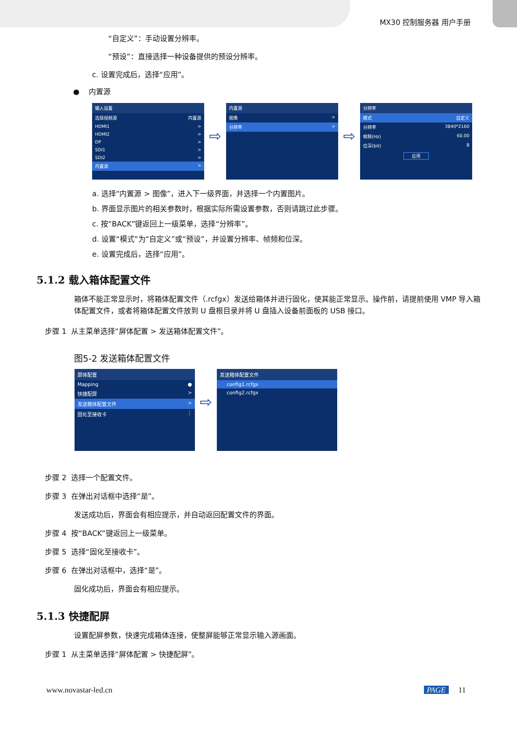MX30 控制服务器 用户手册
“自定义”：手动设置分辨率。
“预设”：直接选择一种设备提供的预设分辨率。
c. 设置完成后，选择“应用”。
● 内置源
输入设置
选择视频源 内置源
HDMI1 >
HDMI2 >
DP >
SDI1 >
SDI2 >
内置源 >
⇨
内置源
图像 >
分辨率 >
⇨
分辨率
模式 自定义
分辨率 3840*2160
帧频(Hz) 60.00
位深(bit) 8
应用
a. 选择“内置源 > 图像”，进入下一级界面，并选择一个内置图片。
b. 界面显示图片的相关参数时，根据实际所需设置参数，否则请跳过此步骤。
c. 按“BACK”键返回上一级菜单，选择“分辨率”。
d. 设置“模式”为“自定义”或“预设”，并设置分辨率、帧频和位深。
e. 设置完成后，选择“应用”。
5.1.2 载入箱体配置文件
箱体不能正常显示时，将箱体配置文件（.rcfgx）发送给箱体并进行固化，使其能正常显示。操作前，请提前使用 VMP 导入箱体配置文件，或者将箱体配置文件放到 U 盘根目录并将 U 盘插入设备前面板的 USB 接口。
步骤 1 从主菜单选择“屏体配置 > 发送箱体配置文件”。
图5-2 发送箱体配置文件
屏体配置
Mapping ●
快捷配屏 >
发送箱体配置文件 >
固化至接收卡 ⋮
⇨
发送箱体配置文件
config1.rcfgx
config2.rcfgx
步骤 2 选择一个配置文件。
步骤 3 在弹出对话框中选择“是”。
发送成功后，界面会有相应提示，并自动返回配置文件的界面。
步骤 4 按“BACK”键返回上一级菜单。
步骤 5 选择“固化至接收卡”。
步骤 6 在弹出对话框中，选择“是”。
固化成功后，界面会有相应提示。
5.1.3 快捷配屏
设置配屏参数，快速完成箱体连接，使整屏能够正常显示输入源画面。
步骤 1 从主菜单选择“屏体配置 > 快捷配屏”。
www.novastar-led.cn PAGE 11